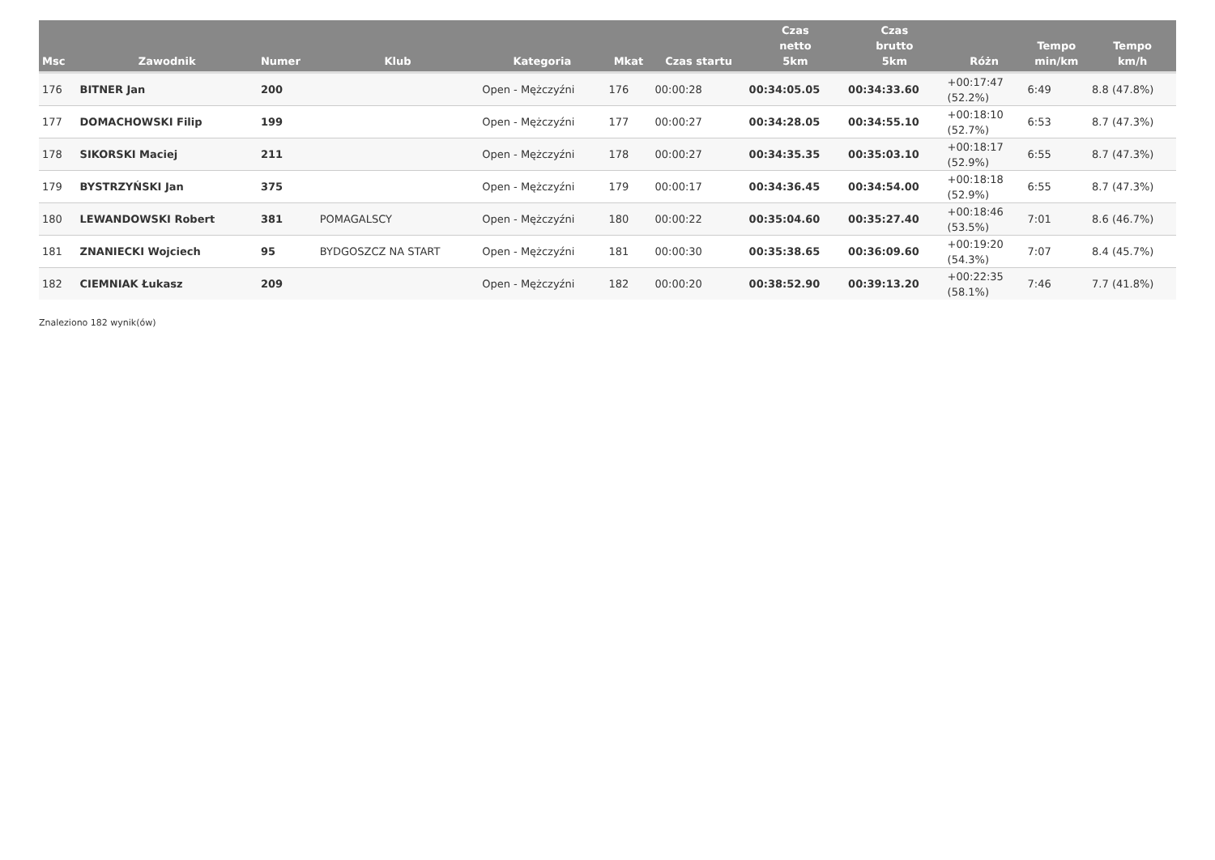| Msc | Zawodnik | Numer | Klub | Kategoria | Mkat | Czas startu | Czas netto 5km | Czas brutto 5km | Różn | Tempo min/km | Tempo km/h |
| --- | --- | --- | --- | --- | --- | --- | --- | --- | --- | --- | --- |
| 176 | BITNER Jan | 200 | | Open - Mężczyźni | 176 | 00:00:28 | 00:34:05.05 | 00:34:33.60 | +00:17:47 (52.2%) | 6:49 | 8.8 (47.8%) |
| 177 | DOMACHOWSKI Filip | 199 | | Open - Mężczyźni | 177 | 00:00:27 | 00:34:28.05 | 00:34:55.10 | +00:18:10 (52.7%) | 6:53 | 8.7 (47.3%) |
| 178 | SIKORSKI Maciej | 211 | | Open - Mężczyźni | 178 | 00:00:27 | 00:34:35.35 | 00:35:03.10 | +00:18:17 (52.9%) | 6:55 | 8.7 (47.3%) |
| 179 | BYSTRZYŃSKI Jan | 375 | | Open - Mężczyźni | 179 | 00:00:17 | 00:34:36.45 | 00:34:54.00 | +00:18:18 (52.9%) | 6:55 | 8.7 (47.3%) |
| 180 | LEWANDOWSKI Robert | 381 | POMAGALSCY | Open - Mężczyźni | 180 | 00:00:22 | 00:35:04.60 | 00:35:27.40 | +00:18:46 (53.5%) | 7:01 | 8.6 (46.7%) |
| 181 | ZNANIECKI Wojciech | 95 | BYDGOSZCZ NA START | Open - Mężczyźni | 181 | 00:00:30 | 00:35:38.65 | 00:36:09.60 | +00:19:20 (54.3%) | 7:07 | 8.4 (45.7%) |
| 182 | CIEMNIAK Łukasz | 209 | | Open - Mężczyźni | 182 | 00:00:20 | 00:38:52.90 | 00:39:13.20 | +00:22:35 (58.1%) | 7:46 | 7.7 (41.8%) |
Znaleziono 182 wynik(ów)